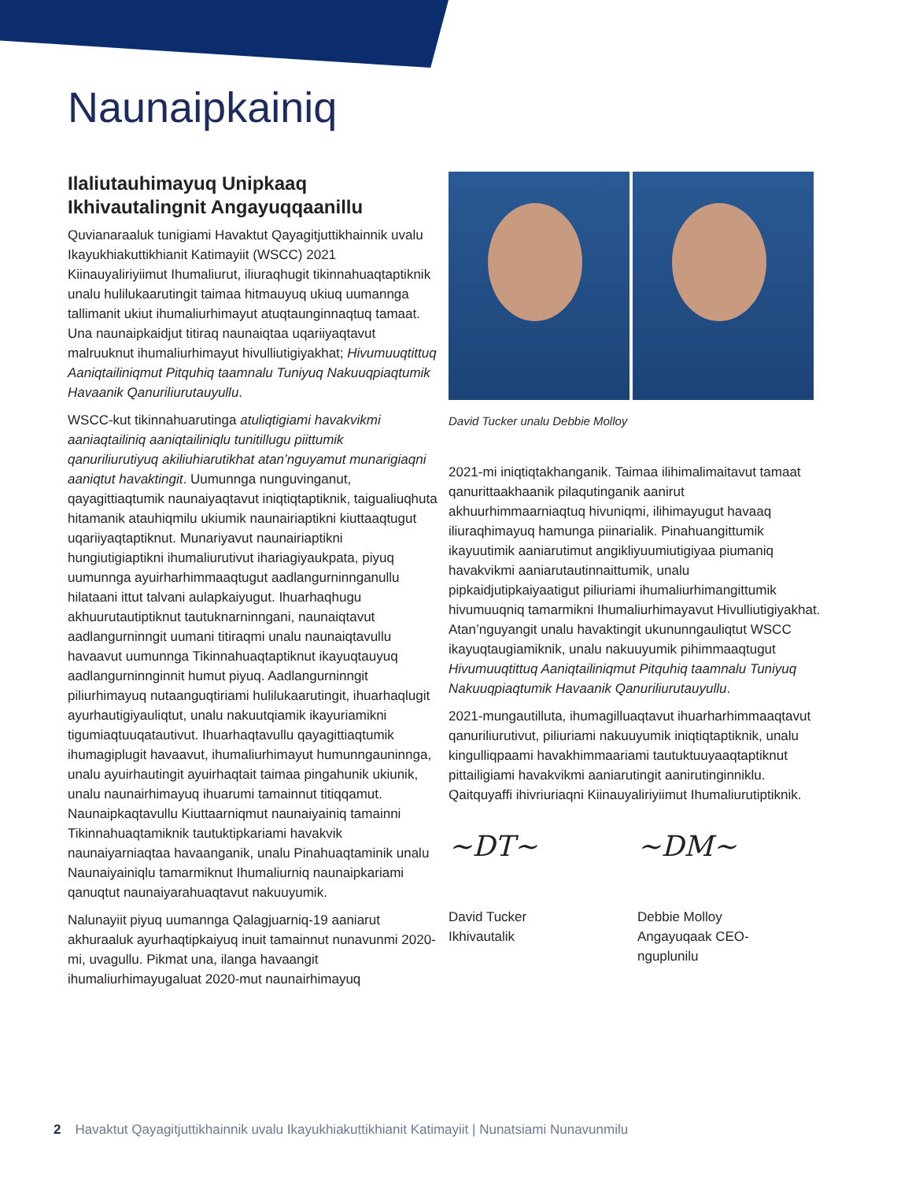Naunaipkainiq
Ilaliutauhimayuq Unipkaaq Ikhivautalingnit Angayuqqaanillu
Quvianaraaluk tunigiami Havaktut Qayagitjuttikhainnik uvalu Ikayukhiakuttikhianit Katimayiit (WSCC) 2021 Kiinauyaliriyiimut Ihumaliurut, iliuraqhugit tikinnahuaqtaptiknik unalu hulilukaarutingit taimaa hitmauyuq ukiuq uumannga tallimanit ukiut ihumaliurhimayut atuqtaunginnaqtuq tamaat. Una naunaipkaidjut titiraq naunaiqtaa uqariiyaqtavut malruuknut ihumaliurhimayut hivulliutigiyakhat; Hivumuuqtittuq Aaniqtailiniqmut Pitquhiq taamnalu Tuniyuq Nakuuqpiaqtumik Havaanik Qanuriliurutauyullu.
WSCC-kut tikinnahuarutinga atuliqtigiami havakvikmi aaniaqtailiniq aaniqtailiniqlu tunitillugu piittumik qanuriliurutiyuq akiliuhiarutikhat atan’nguyamut munarigiaqni aaniqtut havaktingit. Uumunnga nunguvinganut, qayagittiaqtumik naunaiyaqtavut iniqtiqtaptiknik, taigualiuqhuta hitamanik atauhiqmilu ukiumik naunairiaptikni kiuttaaqtugut uqariiyaqtaptiknut. Munariyavut naunairiaptikni hungiutigiaptikni ihumaliurutivut ihariagiyaukpata, piyuq uumunnga ayuirharhimmaaqtugut aadlangurninnganullu hilataani ittut talvani aulapkaiyugut. Ihuarhaqhugu akhuurutautiptiknut tautuknarninngani, naunaiqtavut aadlangurninngit uumani titiraqmi unalu naunaiqtavullu havaavut uumunnga Tikinnahuaqtaptiknut ikayuqtauyuq aadlangurninnginnit humut piyuq. Aadlangurninngit piliurhimayuq nutaanguqtiriami hulilukaarutingit, ihuarhaqlugit ayurhautigiyauliqtut, unalu nakuutqiamik ikayuriamikni tigumiaqtuuqatautivut. Ihuarhaqtavullu qayagittiaqtumik ihumagiplugit havaavut, ihumaliurhimayut humunngauninnga, unalu ayuirhautingit ayuirhaqtait taimaa pingahunik ukiunik, unalu naunairhimayuq ihuarumi tamainnut titiqqamut. Naunaipkaqtavullu Kiuttaarniqmut naunaiyainiq tamainni Tikinnahuaqtamiknik tautuktipkariami havakvik naunaiyarniaqtaa havaanganik, unalu Pinahuaqtaminik unalu Naunaiyainiqlu tamarmiknut Ihumaliurniq naunaipkariami qanuqtut naunaiyarahuaqtavut nakuuyumik.
Nalunayiit piyuq uumannga Qalagjuarniq-19 aaniarut akhuraaluk ayurhaqtipkaiyuq inuit tamainnut nunavunmi 2020-mi, uvagullu. Pikmat una, ilanga havaangit ihumaliurhimayugaluat 2020-mut naunairhimayuq
David Tucker unalu Debbie Molloy
2021-mi iniqtiqtakhanganik. Taimaa ilihimalimaitavut tamaat qanurittaakhaanik pilaqutinganik aanirut akhuurhimmaarniaqtuq hivuniqmi, ilihimayugut havaaq iliuraqhimayuq hamunga piinarialik. Pinahuangittumik ikayuutimik aaniarutimut angikliyuumiutigiyaa piumaniq havakvikmi aaniarutautinnaittumik, unalu pipkaidjutipkaiyaatigut piliuriami ihumaliurhimangittumik hivumuuqniq tamarmikni Ihumaliurhimayavut Hivulliutigiyakhat. Atan’nguyangit unalu havaktingit ukununngauliqtut WSCC ikayuqtaugiamiknik, unalu nakuuyumik pihimmaaqtugut Hivumuuqtittuq Aaniqtailiniqmut Pitquhiq taamnalu Tuniyuq Nakuuqpiaqtumik Havaanik Qanuriliurutauyullu.
2021-mungautilluta, ihumagilluaqtavut ihuarharhimmaaqtavut qanuriliurutivut, piliuriami nakuuyumik iniqtiqtaptiknik, unalu kingulliqpaami havakhimmaariami tautuktuuyaaqtaptiknut pittailigiami havakvikmi aaniarutingit aanirutinginniklu. Qaitquyaffi ihivriuriaqni Kiinauyaliriyiimut Ihumaliurutiptiknik.
~DT~
David Tucker
Ikhivautalik
~DM~
Debbie Molloy
Angayuqaak CEO-nguplunilu
2 Havaktut Qayagitjuttikhainnik uvalu Ikayukhiakuttikhianit Katimayiit | Nunatsiami Nunavunmilu